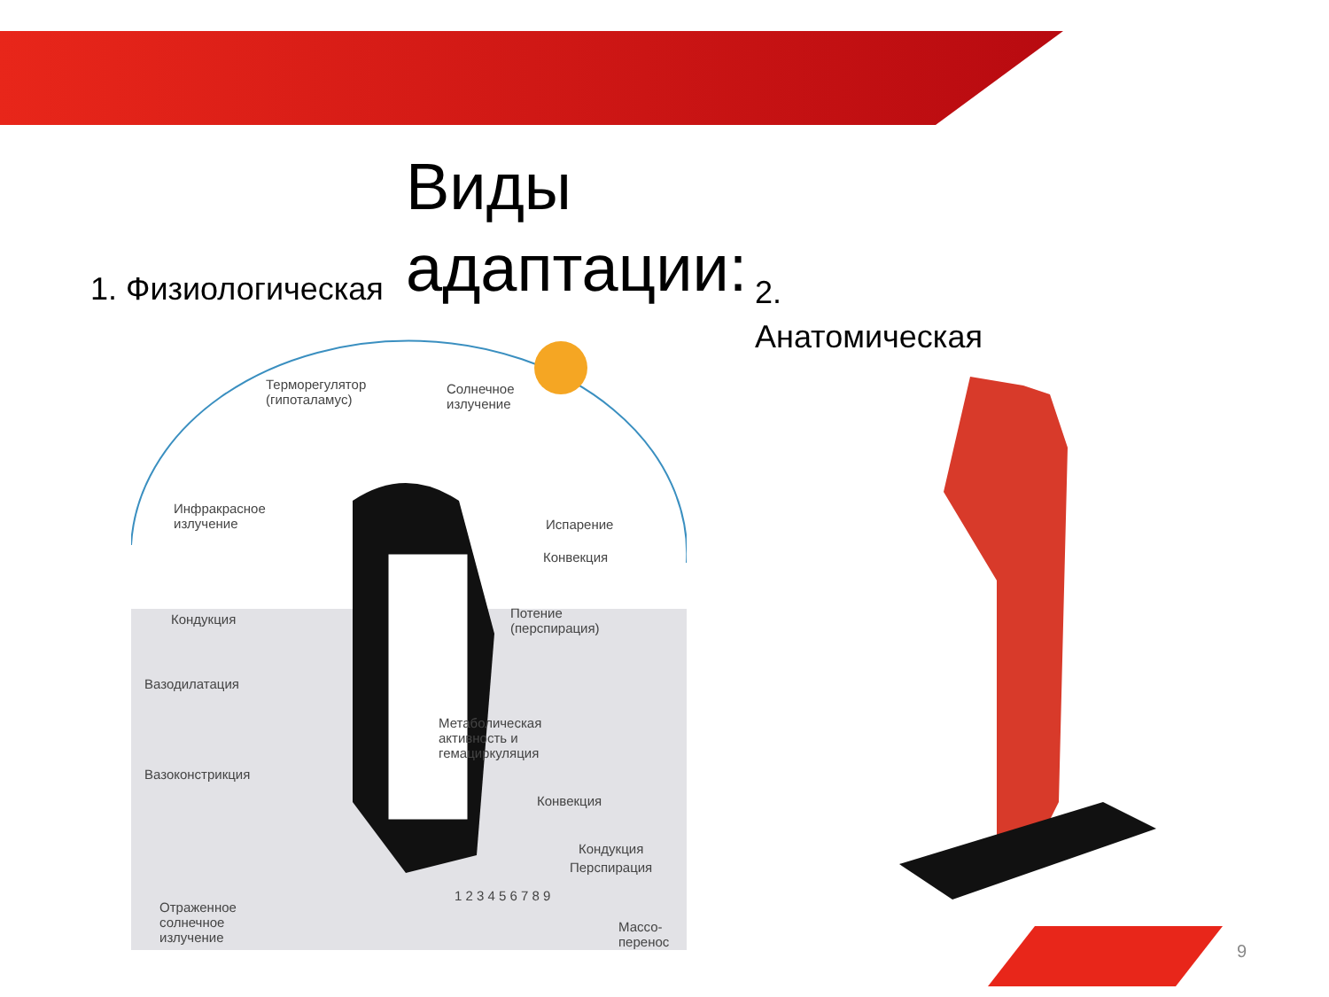Виды
адаптации:
1. Физиологическая
2.
Анатомическая
Терморегулятор
(гипоталамус)
Солнечное
излучение
Инфракрасное
излучение
Испарение
Конвекция
Кондукция
Потение
(перспирация)
Вазодилатация
Метаболическая
активность и
гемациркуляция
Вазоконстрикция
Конвекция
Кондукция
Перспирация
Отраженное
солнечное
излучение
Массо-
перенос
1 2 3 4 5 6 7 8 9
9